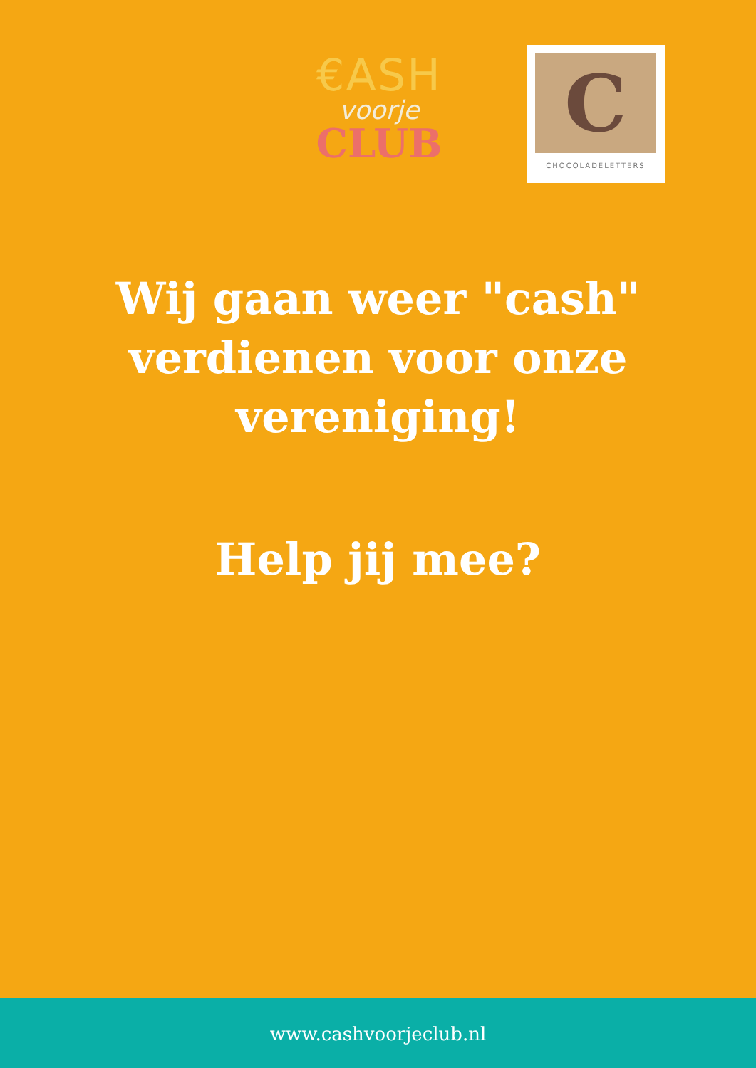€ASH
voorje
CLUB
C
CHOCOLADELETTERS
Wij gaan weer "cash"
verdienen voor onze
vereniging!
Help jij mee?
www.cashvoorjeclub.nl